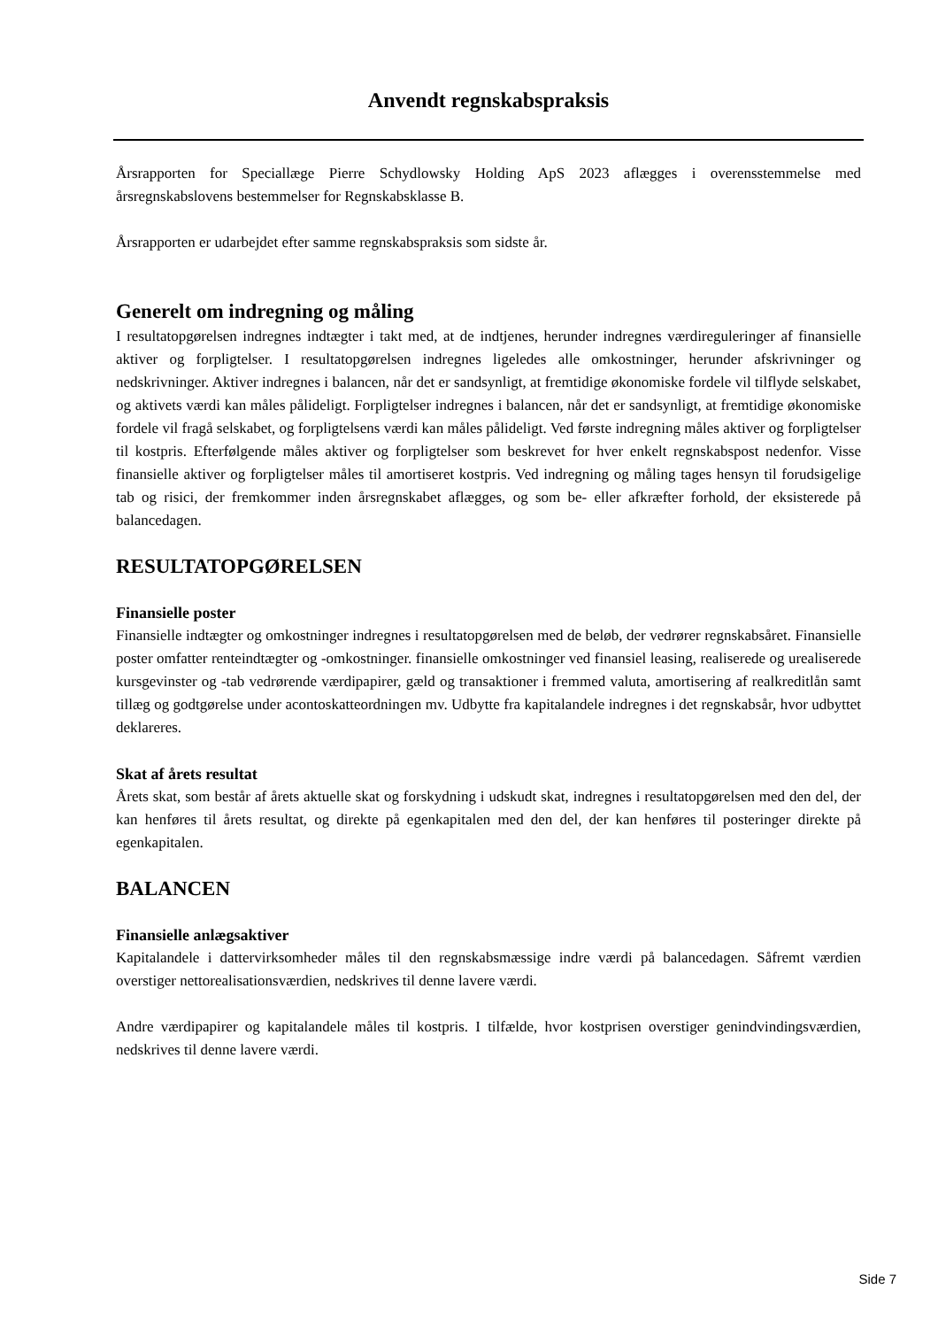Anvendt regnskabspraksis
Årsrapporten for Speciallæge Pierre Schydlowsky Holding ApS 2023 aflægges i overensstemmelse med årsregnskabslovens bestemmelser for Regnskabsklasse B.
Årsrapporten er udarbejdet efter samme regnskabspraksis som sidste år.
Generelt om indregning og måling
I resultatopgørelsen indregnes indtægter i takt med, at de indtjenes, herunder indregnes værdireguleringer af finansielle aktiver og forpligtelser. I resultatopgørelsen indregnes ligeledes alle omkostninger, herunder afskrivninger og nedskrivninger. Aktiver indregnes i balancen, når det er sandsynligt, at fremtidige økonomiske fordele vil tilflyde selskabet, og aktivets værdi kan måles pålideligt. Forpligtelser indregnes i balancen, når det er sandsynligt, at fremtidige økonomiske fordele vil fragå selskabet, og forpligtelsens værdi kan måles pålideligt. Ved første indregning måles aktiver og forpligtelser til kostpris. Efterfølgende måles aktiver og forpligtelser som beskrevet for hver enkelt regnskabspost nedenfor. Visse finansielle aktiver og forpligtelser måles til amortiseret kostpris. Ved indregning og måling tages hensyn til forudsigelige tab og risici, der fremkommer inden årsregnskabet aflægges, og som be- eller afkræfter forhold, der eksisterede på balancedagen.
RESULTATOPGØRELSEN
Finansielle poster
Finansielle indtægter og omkostninger indregnes i resultatopgørelsen med de beløb, der vedrører regnskabsåret. Finansielle poster omfatter renteindtægter og -omkostninger. finansielle omkostninger ved finansiel leasing, realiserede og urealiserede kursgevinster og -tab vedrørende værdipapirer, gæld og transaktioner i fremmed valuta, amortisering af realkreditlån samt tillæg og godtgørelse under acontoskatteordningen mv. Udbytte fra kapitalandele indregnes i det regnskabsår, hvor udbyttet deklareres.
Skat af årets resultat
Årets skat, som består af årets aktuelle skat og forskydning i udskudt skat, indregnes i resultatopgørelsen med den del, der kan henføres til årets resultat, og direkte på egenkapitalen med den del, der kan henføres til posteringer direkte på egenkapitalen.
BALANCEN
Finansielle anlægsaktiver
Kapitalandele i dattervirksomheder måles til den regnskabsmæssige indre værdi på balancedagen. Såfremt værdien overstiger nettorealisationsværdien, nedskrives til denne lavere værdi.
Andre værdipapirer og kapitalandele måles til kostpris. I tilfælde, hvor kostprisen overstiger genindvindingsværdien, nedskrives til denne lavere værdi.
Side 7